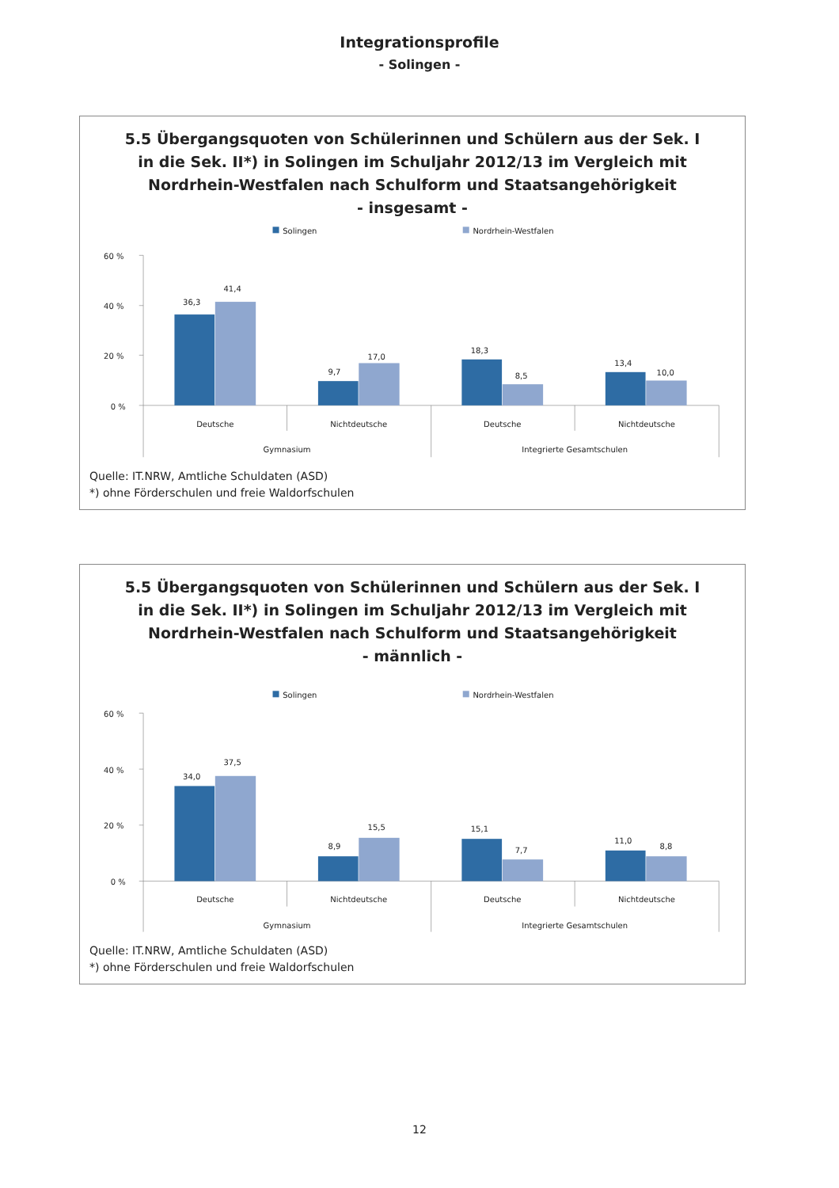Integrationsprofile
- Solingen -
5.5 Übergangsquoten von Schülerinnen und Schülern aus der Sek. I
in die Sek. II*) in Solingen im Schuljahr 2012/13 im Vergleich mit
Nordrhein-Westfalen nach Schulform und Staatsangehörigkeit
- insgesamt -
Solingen
Nordrhein-Westfalen
60 %
40 %
20 %
0 %
36,3
41,4
9,7
17,0
18,3
8,5
13,4
10,0
Deutsche
Nichtdeutsche
Deutsche
Nichtdeutsche
Gymnasium
Integrierte Gesamtschulen
Quelle: IT.NRW, Amtliche Schuldaten (ASD)
*) ohne Förderschulen und freie Waldorfschulen
5.5 Übergangsquoten von Schülerinnen und Schülern aus der Sek. I
in die Sek. II*) in Solingen im Schuljahr 2012/13 im Vergleich mit
Nordrhein-Westfalen nach Schulform und Staatsangehörigkeit
- männlich -
Solingen
Nordrhein-Westfalen
60 %
40 %
20 %
0 %
34,0
37,5
8,9
15,5
15,1
7,7
11,0
8,8
Deutsche
Nichtdeutsche
Deutsche
Nichtdeutsche
Gymnasium
Integrierte Gesamtschulen
Quelle: IT.NRW, Amtliche Schuldaten (ASD)
*) ohne Förderschulen und freie Waldorfschulen
12